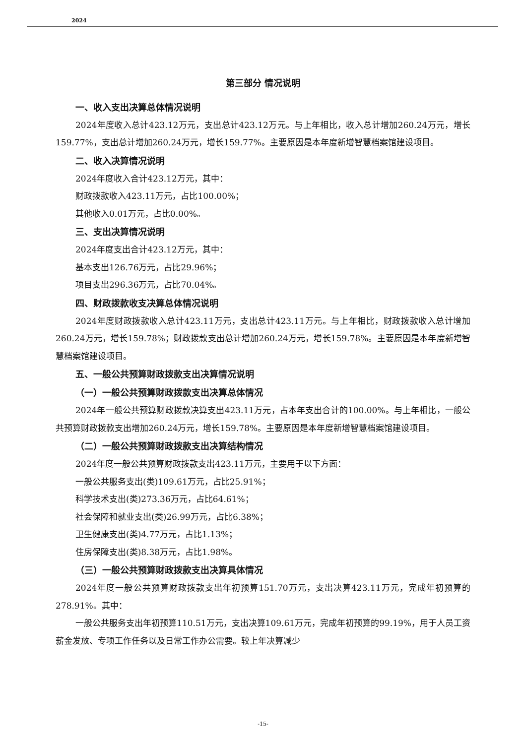2024
第三部分 情况说明
一、收入支出决算总体情况说明
2024年度收入总计423.12万元，支出总计423.12万元。与上年相比，收入总计增加260.24万元，增长159.77%，支出总计增加260.24万元，增长159.77%。主要原因是本年度新增智慧档案馆建设项目。
二、收入决算情况说明
2024年度收入合计423.12万元，其中：
财政拨款收入423.11万元，占比100.00%；
其他收入0.01万元，占比0.00%。
三、支出决算情况说明
2024年度支出合计423.12万元，其中：
基本支出126.76万元，占比29.96%；
项目支出296.36万元，占比70.04%。
四、财政拨款收支决算总体情况说明
2024年度财政拨款收入总计423.11万元，支出总计423.11万元。与上年相比，财政拨款收入总计增加260.24万元，增长159.78%；财政拨款支出总计增加260.24万元，增长159.78%。主要原因是本年度新增智慧档案馆建设项目。
五、一般公共预算财政拨款支出决算情况说明
（一）一般公共预算财政拨款支出决算总体情况
2024年一般公共预算财政拨款决算支出423.11万元，占本年支出合计的100.00%。与上年相比，一般公共预算财政拨款支出增加260.24万元，增长159.78%。主要原因是本年度新增智慧档案馆建设项目。
（二）一般公共预算财政拨款支出决算结构情况
2024年度一般公共预算财政拨款支出423.11万元，主要用于以下方面：
一般公共服务支出(类)109.61万元，占比25.91%；
科学技术支出(类)273.36万元，占比64.61%；
社会保障和就业支出(类)26.99万元，占比6.38%；
卫生健康支出(类)4.77万元，占比1.13%；
住房保障支出(类)8.38万元，占比1.98%。
（三）一般公共预算财政拨款支出决算具体情况
2024年度一般公共预算财政拨款支出年初预算151.70万元，支出决算423.11万元，完成年初预算的278.91%。其中：
一般公共服务支出年初预算110.51万元，支出决算109.61万元，完成年初预算的99.19%，用于人员工资薪金发放、专项工作任务以及日常工作办公需要。较上年决算减少
-15-